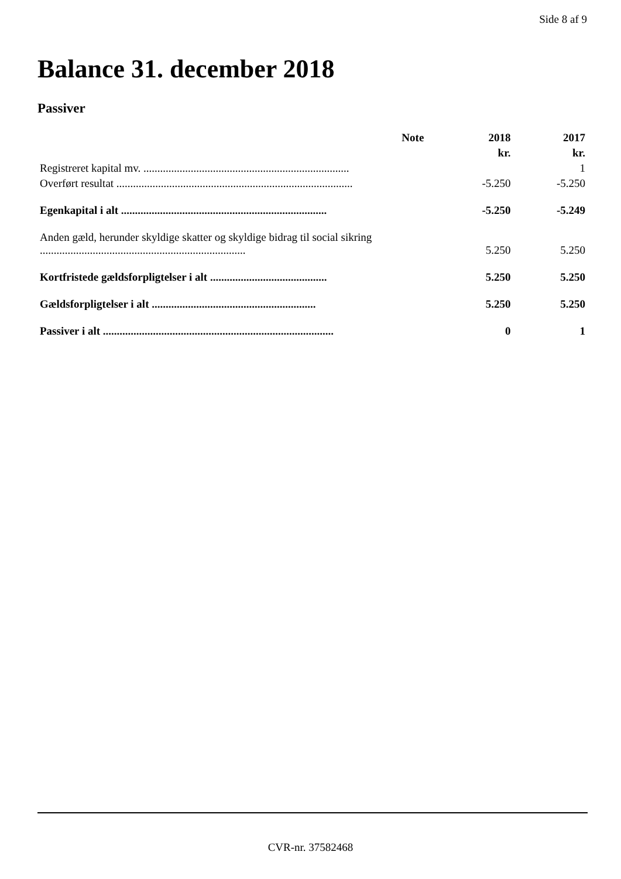Side 8 af 9
Balance 31. december 2018
Passiver
| | Note | 2018 | 2017 |
| --- | --- | --- | --- |
| | | kr. | kr. |
| Registreret kapital mv. .......................................................................... | | | 1 |
| Overført resultat ..................................................................................... | | -5.250 | -5.250 |
| Egenkapital i alt .......................................................................... | | -5.250 | -5.249 |
| Anden gæld, herunder skyldige skatter og skyldige bidrag til social sikring .......................................................................... | | 5.250 | 5.250 |
| Kortfristede gældsforpligtelser i alt .......................................... | | 5.250 | 5.250 |
| Gældsforpligtelser i alt ........................................................... | | 5.250 | 5.250 |
| Passiver i alt ................................................................................... | | 0 | 1 |
CVR-nr. 37582468